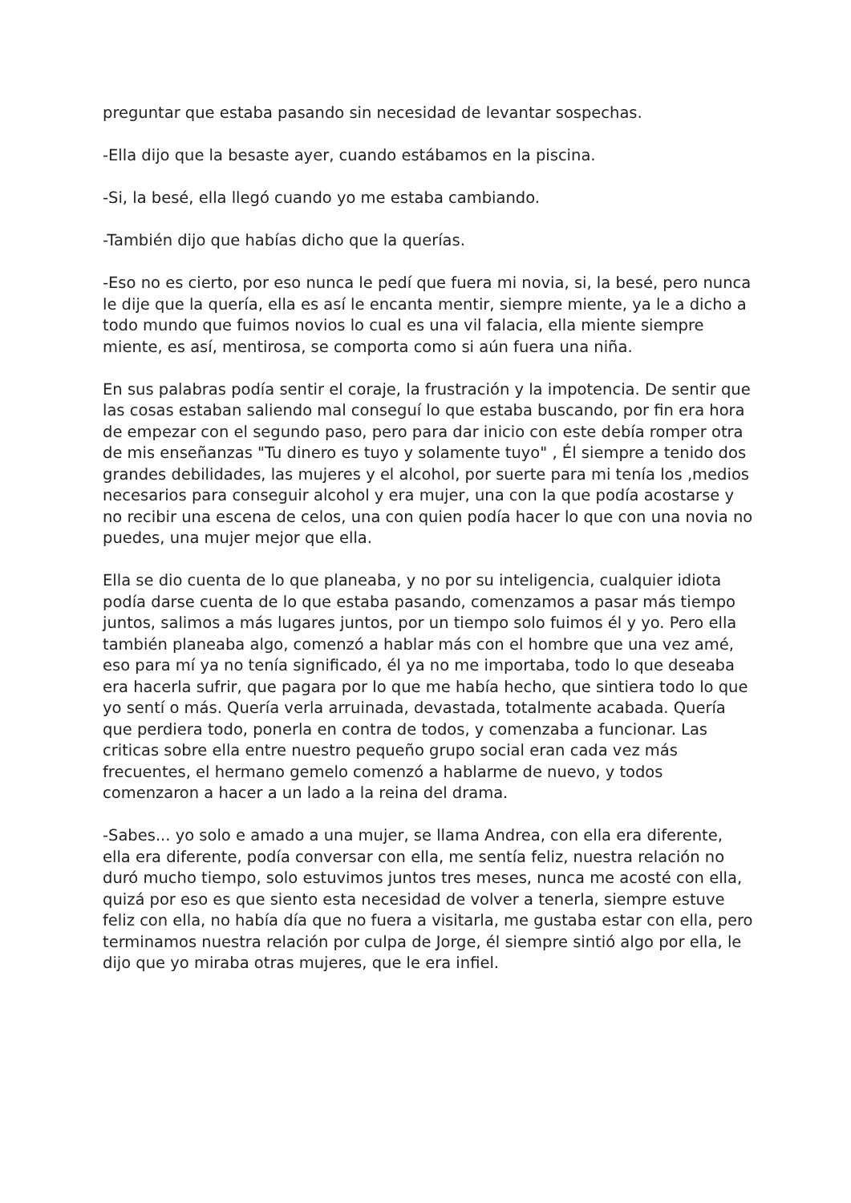preguntar que estaba pasando sin necesidad de levantar sospechas.
-Ella dijo que la besaste ayer, cuando estábamos en la piscina.
-Si, la besé, ella llegó cuando yo me estaba cambiando.
-También dijo que habías dicho que la querías.
-Eso no es cierto, por eso nunca le pedí que fuera mi novia, si, la besé, pero nunca le dije que la quería, ella es así le encanta mentir, siempre miente, ya le a dicho a todo mundo que fuimos novios lo cual es una vil falacia, ella miente siempre miente, es así, mentirosa, se comporta como si aún fuera una niña.
En sus palabras podía sentir el coraje, la frustración y la impotencia. De sentir que las cosas estaban saliendo mal conseguí lo que estaba buscando, por fin era hora de empezar con el segundo paso, pero para dar inicio con este debía romper otra de mis enseñanzas "Tu dinero es tuyo y solamente tuyo" , Él siempre a tenido dos grandes debilidades, las mujeres y el alcohol, por suerte para mi tenía los ,medios necesarios para conseguir alcohol y era mujer, una con la que podía acostarse y no recibir una escena de celos, una con quien podía hacer lo que con una novia no puedes, una mujer mejor que ella.
Ella se dio cuenta de lo que planeaba, y no por su inteligencia, cualquier idiota podía darse cuenta de lo que estaba pasando, comenzamos a pasar más tiempo juntos, salimos a más lugares juntos, por un tiempo solo fuimos él y yo. Pero ella también planeaba algo, comenzó a hablar más con el hombre que una vez amé, eso para mí ya no tenía significado, él ya no me importaba, todo lo que deseaba era hacerla sufrir, que pagara por lo que me había hecho, que sintiera todo lo que yo sentí o más. Quería verla arruinada, devastada, totalmente acabada. Quería que perdiera todo, ponerla en contra de todos, y comenzaba a funcionar. Las criticas sobre ella entre nuestro pequeño grupo social eran cada vez más frecuentes, el hermano gemelo comenzó a hablarme de nuevo, y todos comenzaron a hacer a un lado a la reina del drama.
-Sabes... yo solo e amado a una mujer, se llama Andrea, con ella era diferente, ella era diferente, podía conversar con ella, me sentía feliz, nuestra relación no duró mucho tiempo, solo estuvimos juntos tres meses, nunca me acosté con ella, quizá por eso es que siento esta necesidad de volver a tenerla, siempre estuve feliz con ella, no había día que no fuera a visitarla, me gustaba estar con ella, pero terminamos nuestra relación por culpa de Jorge, él siempre sintió algo por ella, le dijo que yo miraba otras mujeres, que le era infiel.